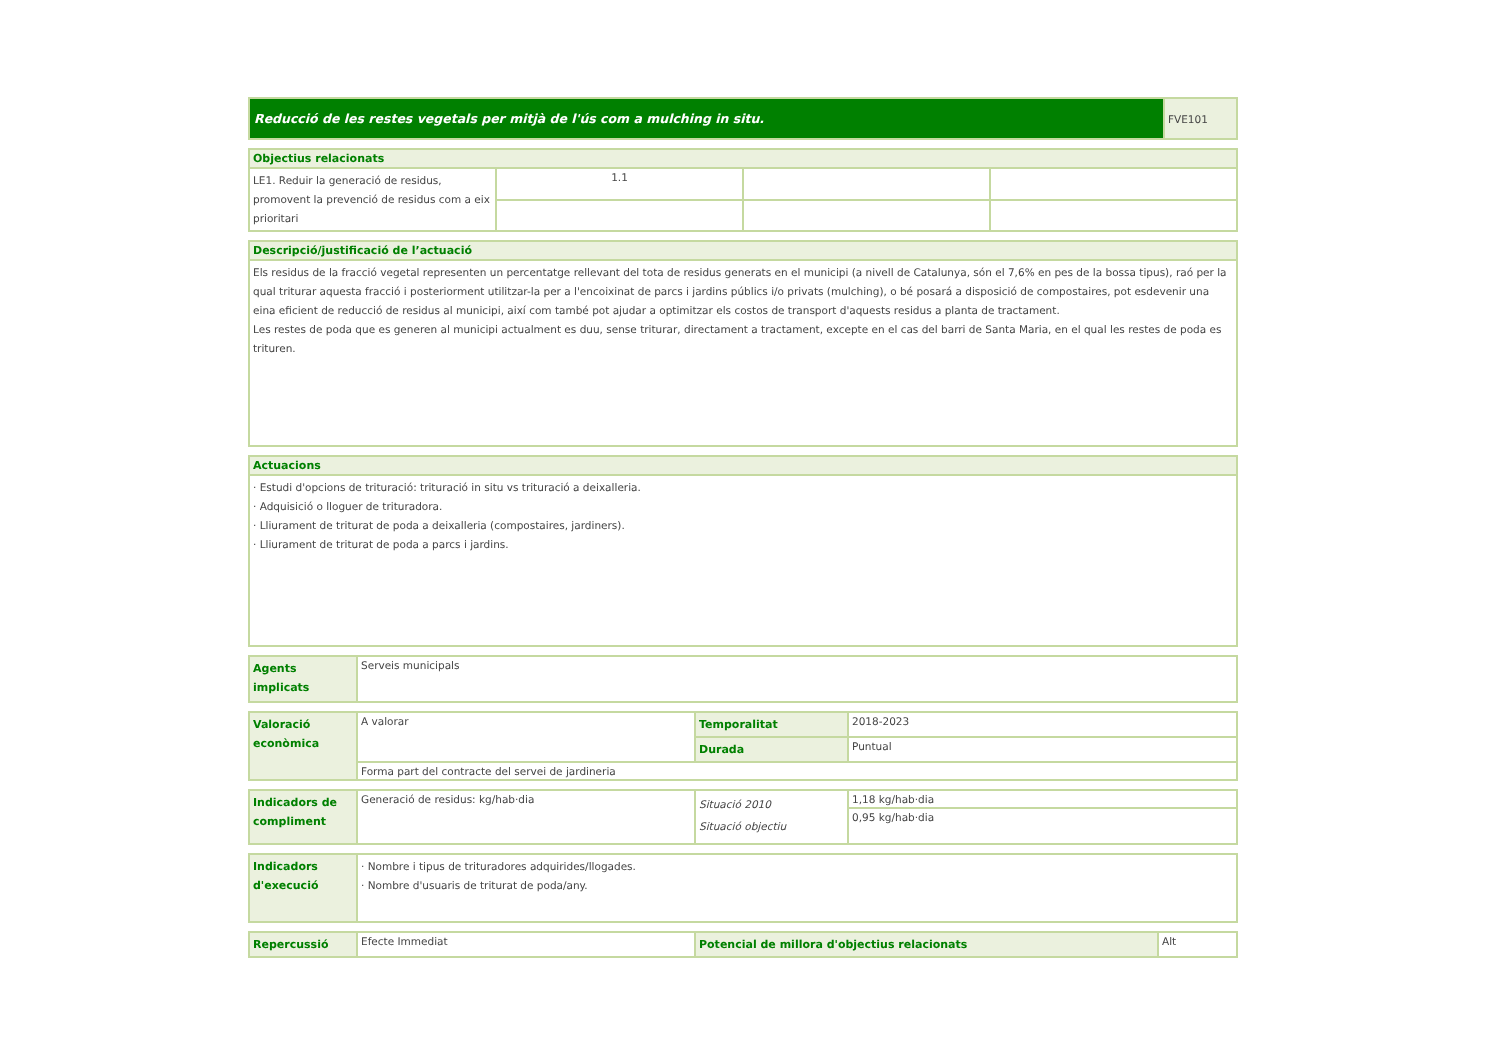| Reducció de les restes vegetals per mitjà de l'ús com a mulching in situ. | FVE101 |
| Objectius relacionats | | | |
| --- | --- | --- | --- |
| LE1. Reduir la generació de residus, promovent la prevenció de residus com a eix prioritari | 1.1 | | |
| Descripció/justificació de l’actuació |
| --- |
| Els residus de la fracció vegetal representen un percentatge rellevant del tota de residus generats en el municipi (a nivell de Catalunya, són el 7,6% en pes de la bossa tipus), raó per la qual triturar aquesta fracció i posteriorment utilitzar-la per a l'encoixinat de parcs i jardins públics i/o privats (mulching), o bé posará a disposició de compostaires, pot esdevenir una eina eficient de reducció de residus al municipi, així com també pot ajudar a optimitzar els costos de transport d'aquests residus a planta de tractament. Les restes de poda que es generen al municipi actualment es duu, sense triturar, directament a tractament, excepte en el cas del barri de Santa Maria, en el qual les restes de poda es trituren. |
| Actuacions |
| --- |
| · Estudi d'opcions de trituració: trituració in situ vs trituració a deixalleria. · Adquisició o lloguer de trituradora. · Lliurament de triturat de poda a deixalleria (compostaires, jardiners). · Lliurament de triturat de poda a parcs i jardins. |
| Agents implicats | Serveis municipals |
| Valoració econòmica | A valorar | Temporalitat | 2018-2023 |
| | | Durada | Puntual |
| | Forma part del contracte del servei de jardineria | | |
| Indicadors de compliment | Generació de residus: kg/hab·dia | Situació 2010 Situació objectiu | 1,18 kg/hab·dia |
| | | | 0,95 kg/hab·dia |
| Indicadors d'execució | · Nombre i tipus de trituradores adquirides/llogades. · Nombre d'usuaris de triturat de poda/any. |
| Repercussió | Efecte Immediat | Potencial de millora d'objectius relacionats | Alt |